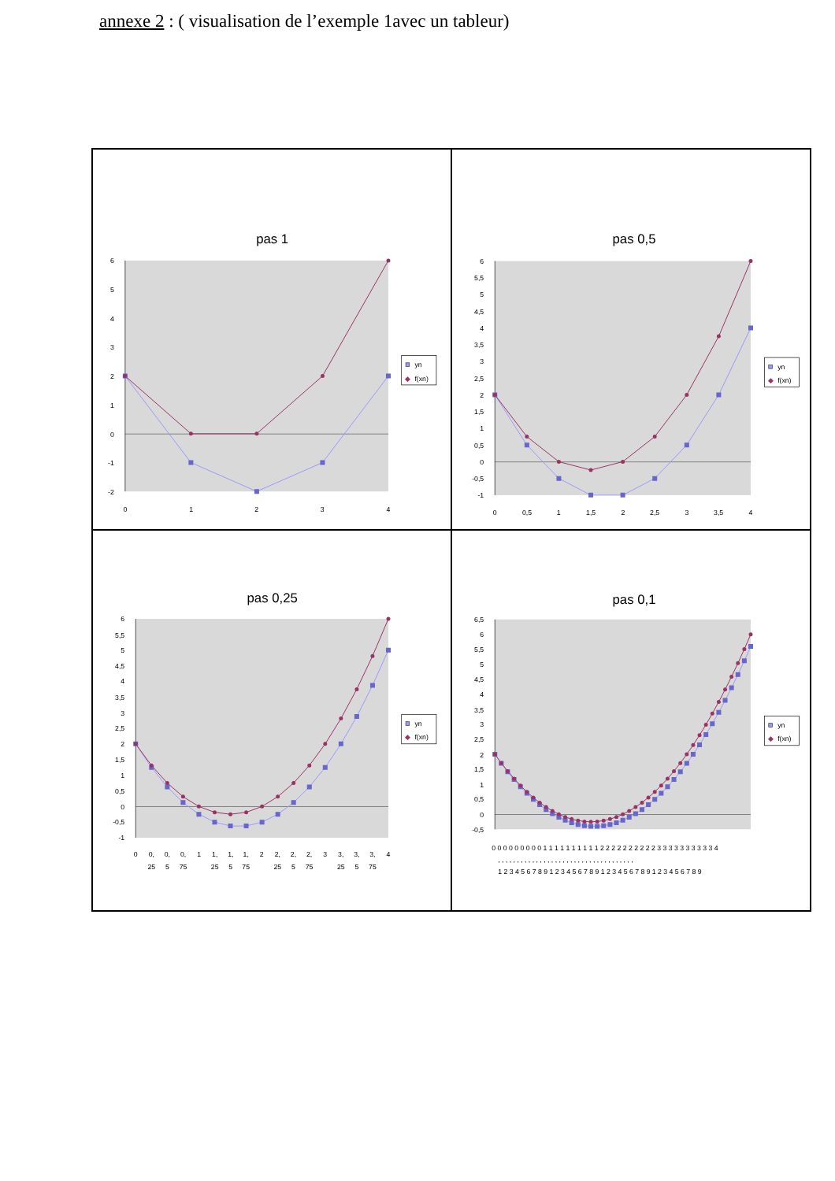annexe 2 : ( visualisation de l’exemple 1avec un tableur)
pas 1
6
5
4
3
2
1
0
-1
-2
0
1
2
3
4
yn
◆
f(xn)
pas 0,5
6
5,5
5
4,5
4
3,5
3
2,5
2
1,5
1
0,5
0
-0,5
-1
0
0,5
1
1,5
2
2,5
3
3,5
4
yn
◆
f(xn)
pas 0,25
6
5,5
5
4,5
4
3,5
3
2,5
2
1,5
1
0,5
0
-0,5
-1
0
0,
25
0,
5
0,
75
1
1,
25
1,
5
1,
75
2
2,
25
2,
5
2,
75
3
3,
25
3,
5
3,
75
4
yn
◆
f(xn)
pas 0,1
6,5
6
5,5
5
4,5
4
3,5
3
2,5
2
1,5
1
0,5
0
-0,5
0 0 0 0 0 0 0 0 0 1 1 1 1 1 1 1 1 1 1 2 2 2 2 2 2 2 2 2 2 3 3 3 3 3 3 3 3 3 3 4
, , , , , , , , , , , , , , , , , , , , , , , , , , , , , , , , , , , ,
1 2 3 4 5 6 7 8 9 1 2 3 4 5 6 7 8 9 1 2 3 4 5 6 7 8 9 1 2 3 4 5 6 7 8 9
yn
◆
f(xn)